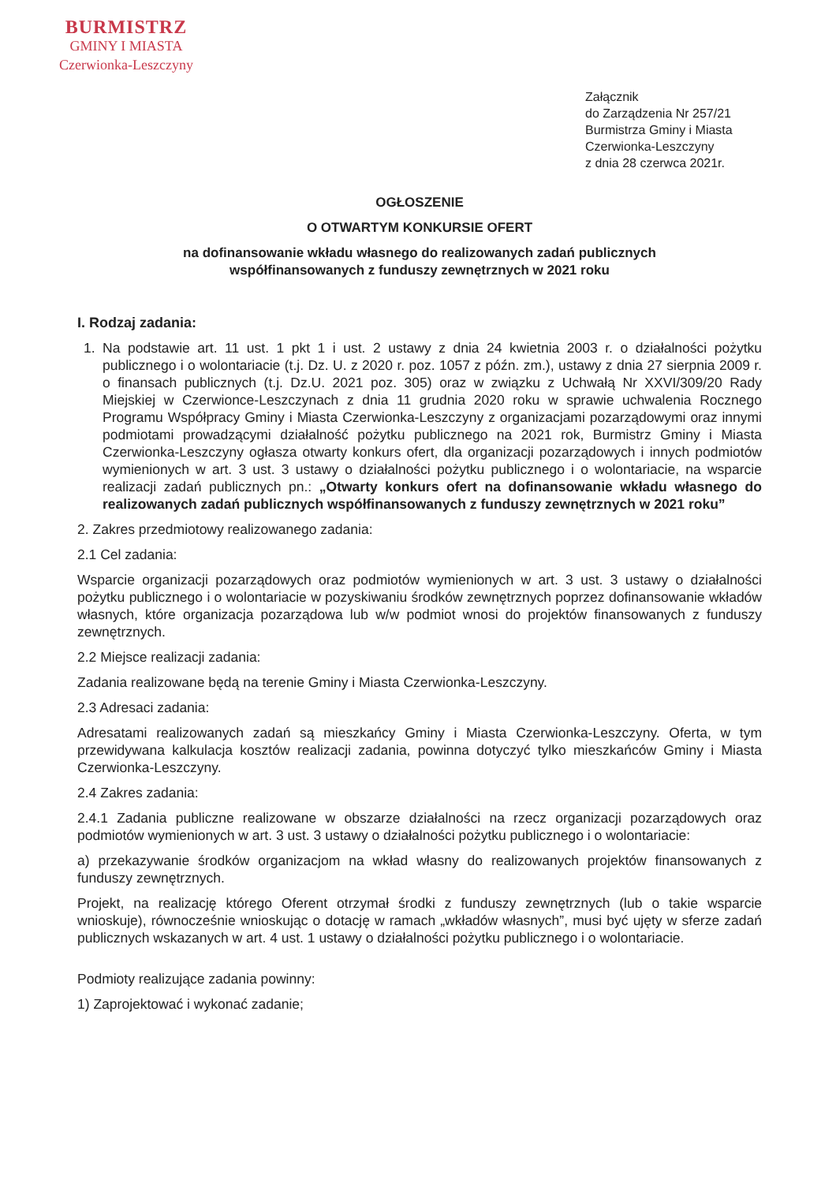BURMISTRZ
GMINY I MIASTA
Czerwionka-Leszczyny
Załącznik
do Zarządzenia Nr 257/21
Burmistrza Gminy i Miasta
Czerwionka-Leszczyny
z dnia 28 czerwca 2021r.
OGŁOSZENIE
O OTWARTYM KONKURSIE OFERT
na dofinansowanie wkładu własnego do realizowanych zadań publicznych
współfinansowanych z funduszy zewnętrznych w 2021 roku
I. Rodzaj zadania:
1. Na podstawie art. 11 ust. 1 pkt 1 i ust. 2 ustawy z dnia 24 kwietnia 2003 r. o działalności pożytku publicznego i o wolontariacie (t.j. Dz. U. z 2020 r. poz. 1057 z późn. zm.), ustawy z dnia 27 sierpnia 2009 r. o finansach publicznych (t.j. Dz.U. 2021 poz. 305) oraz w związku z Uchwałą Nr XXVI/309/20 Rady Miejskiej w Czerwionce-Leszczynach z dnia 11 grudnia 2020 roku w sprawie uchwalenia Rocznego Programu Współpracy Gminy i Miasta Czerwionka-Leszczyny z organizacjami pozarządowymi oraz innymi podmiotami prowadzącymi działalność pożytku publicznego na 2021 rok, Burmistrz Gminy i Miasta Czerwionka-Leszczyny ogłasza otwarty konkurs ofert, dla organizacji pozarządowych i innych podmiotów wymienionych w art. 3 ust. 3 ustawy o działalności pożytku publicznego i o wolontariacie, na wsparcie realizacji zadań publicznych pn.: „Otwarty konkurs ofert na dofinansowanie wkładu własnego do realizowanych zadań publicznych współfinansowanych z funduszy zewnętrznych w 2021 roku”
2. Zakres przedmiotowy realizowanego zadania:
2.1 Cel zadania:
Wsparcie organizacji pozarządowych oraz podmiotów wymienionych w art. 3 ust. 3 ustawy o działalności pożytku publicznego i o wolontariacie w pozyskiwaniu środków zewnętrznych poprzez dofinansowanie wkładów własnych, które organizacja pozarządowa lub w/w podmiot wnosi do projektów finansowanych z funduszy zewnętrznych.
2.2 Miejsce realizacji zadania:
Zadania realizowane będą na terenie Gminy i Miasta Czerwionka-Leszczyny.
2.3 Adresaci zadania:
Adresatami realizowanych zadań są mieszkańcy Gminy i Miasta Czerwionka-Leszczyny. Oferta, w tym przewidywana kalkulacja kosztów realizacji zadania, powinna dotyczyć tylko mieszkańców Gminy i Miasta Czerwionka-Leszczyny.
2.4 Zakres zadania:
2.4.1 Zadania publiczne realizowane w obszarze działalności na rzecz organizacji pozarządowych oraz podmiotów wymienionych w art. 3 ust. 3 ustawy o działalności pożytku publicznego i o wolontariacie:
a) przekazywanie środków organizacjom na wkład własny do realizowanych projektów finansowanych z funduszy zewnętrznych.
Projekt, na realizację którego Oferent otrzymał środki z funduszy zewnętrznych (lub o takie wsparcie wnioskuje), równocześnie wnioskując o dotację w ramach „wkładów własnych”, musi być ujęty w sferze zadań publicznych wskazanych w art. 4 ust. 1 ustawy o działalności pożytku publicznego i o wolontariacie.
Podmioty realizujące zadania powinny:
1) Zaprojektować i wykonać zadanie;